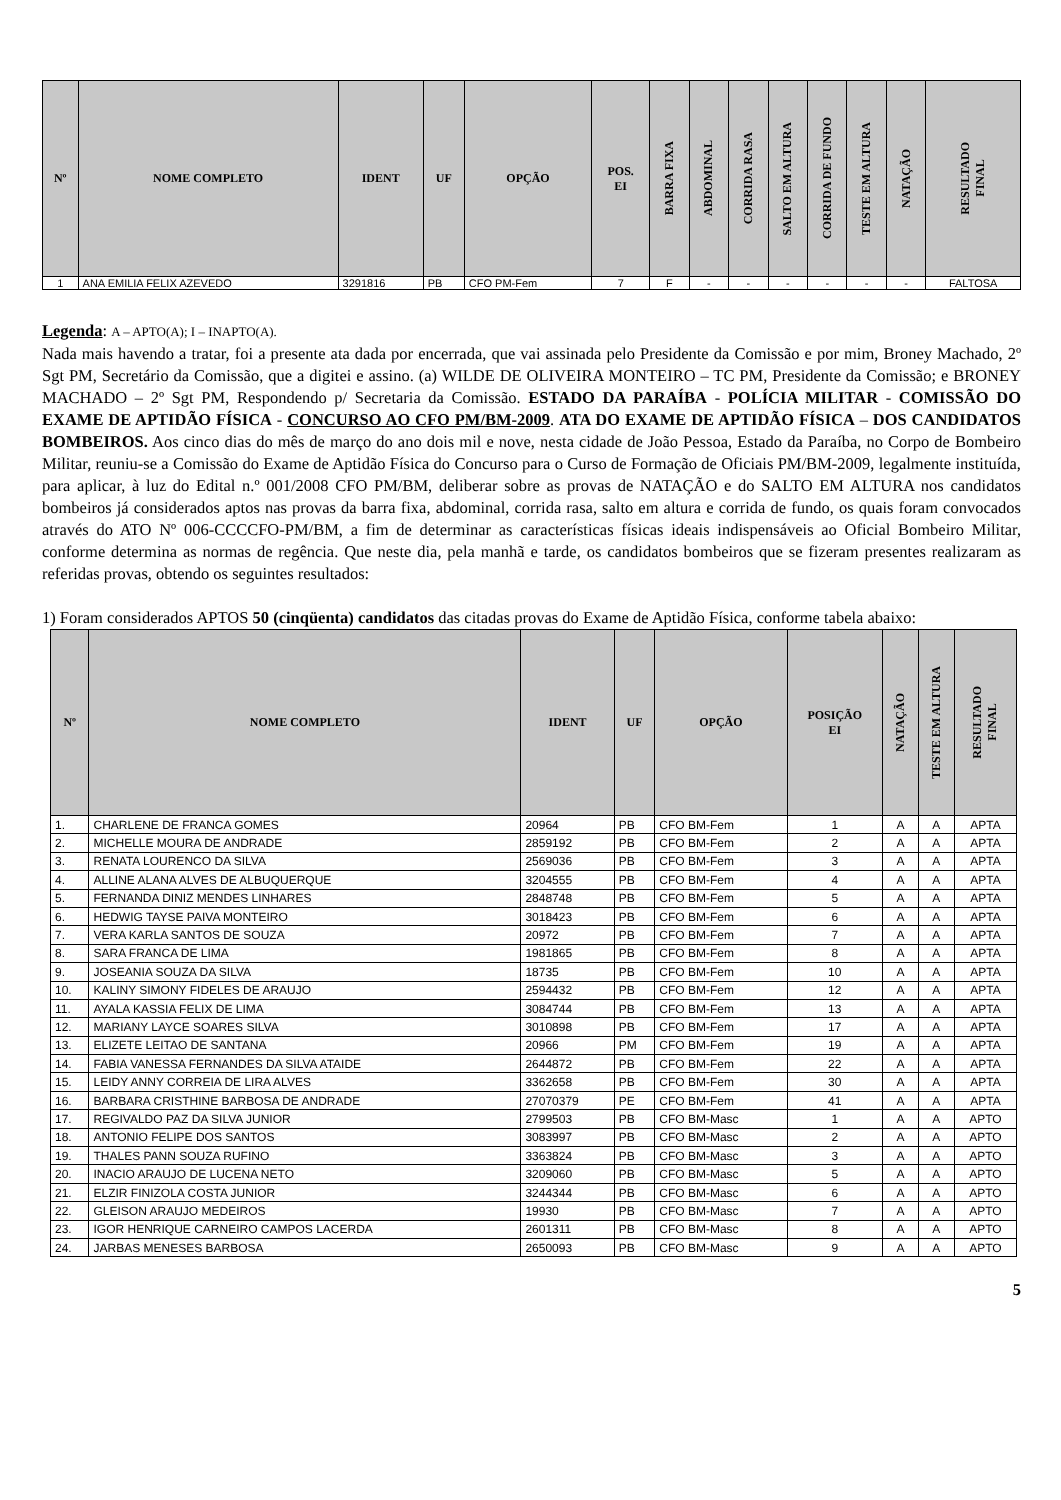| Nº | NOME COMPLETO | IDENT | UF | OPÇÃO | POS. EI | BARRA FIXA | ABDOMINAL | CORRIDA RASA | SALTO EM ALTURA | CORRIDA DE FUNDO | TESTE EM ALTURA | NATAÇÃO | RESULTADO FINAL |
| --- | --- | --- | --- | --- | --- | --- | --- | --- | --- | --- | --- | --- | --- |
| 1 | ANA EMILIA FELIX AZEVEDO | 3291816 | PB | CFO PM-Fem | 7 | F | - | - | - | - | - | - | FALTOSA |
Legenda: A – APTO(A); I – INAPTO(A).
Nada mais havendo a tratar, foi a presente ata dada por encerrada, que vai assinada pelo Presidente da Comissão e por mim, Broney Machado, 2º Sgt PM, Secretário da Comissão, que a digitei e assino. (a) WILDE DE OLIVEIRA MONTEIRO – TC PM, Presidente da Comissão; e BRONEY MACHADO – 2º Sgt PM, Respondendo p/ Secretaria da Comissão. ESTADO DA PARAÍBA - POLÍCIA MILITAR - COMISSÃO DO EXAME DE APTIDÃO FÍSICA - CONCURSO AO CFO PM/BM-2009. ATA DO EXAME DE APTIDÃO FÍSICA – DOS CANDIDATOS BOMBEIROS. Aos cinco dias do mês de março do ano dois mil e nove, nesta cidade de João Pessoa, Estado da Paraíba, no Corpo de Bombeiro Militar, reuniu-se a Comissão do Exame de Aptidão Física do Concurso para o Curso de Formação de Oficiais PM/BM-2009, legalmente instituída, para aplicar, à luz do Edital n.º 001/2008 CFO PM/BM, deliberar sobre as provas de NATAÇÃO e do SALTO EM ALTURA nos candidatos bombeiros já considerados aptos nas provas da barra fixa, abdominal, corrida rasa, salto em altura e corrida de fundo, os quais foram convocados através do ATO Nº 006-CCCCFO-PM/BM, a fim de determinar as características físicas ideais indispensáveis ao Oficial Bombeiro Militar, conforme determina as normas de regência. Que neste dia, pela manhã e tarde, os candidatos bombeiros que se fizeram presentes realizaram as referidas provas, obtendo os seguintes resultados:
1) Foram considerados APTOS 50 (cinqüenta) candidatos das citadas provas do Exame de Aptidão Física, conforme tabela abaixo:
| Nº | NOME COMPLETO | IDENT | UF | OPÇÃO | POSIÇÃO EI | NATAÇÃO | TESTE EM ALTURA | RESULTADO FINAL |
| --- | --- | --- | --- | --- | --- | --- | --- | --- |
| 1. | CHARLENE DE FRANCA GOMES | 20964 | PB | CFO BM-Fem | 1 | A | A | APTA |
| 2. | MICHELLE MOURA DE ANDRADE | 2859192 | PB | CFO BM-Fem | 2 | A | A | APTA |
| 3. | RENATA LOURENCO DA SILVA | 2569036 | PB | CFO BM-Fem | 3 | A | A | APTA |
| 4. | ALLINE ALANA ALVES DE ALBUQUERQUE | 3204555 | PB | CFO BM-Fem | 4 | A | A | APTA |
| 5. | FERNANDA DINIZ MENDES LINHARES | 2848748 | PB | CFO BM-Fem | 5 | A | A | APTA |
| 6. | HEDWIG TAYSE PAIVA MONTEIRO | 3018423 | PB | CFO BM-Fem | 6 | A | A | APTA |
| 7. | VERA KARLA SANTOS DE SOUZA | 20972 | PB | CFO BM-Fem | 7 | A | A | APTA |
| 8. | SARA FRANCA DE LIMA | 1981865 | PB | CFO BM-Fem | 8 | A | A | APTA |
| 9. | JOSEANIA SOUZA DA SILVA | 18735 | PB | CFO BM-Fem | 10 | A | A | APTA |
| 10. | KALINY SIMONY FIDELES DE ARAUJO | 2594432 | PB | CFO BM-Fem | 12 | A | A | APTA |
| 11. | AYALA KASSIA FELIX DE LIMA | 3084744 | PB | CFO BM-Fem | 13 | A | A | APTA |
| 12. | MARIANY LAYCE SOARES SILVA | 3010898 | PB | CFO BM-Fem | 17 | A | A | APTA |
| 13. | ELIZETE LEITAO DE SANTANA | 20966 | PM | CFO BM-Fem | 19 | A | A | APTA |
| 14. | FABIA VANESSA FERNANDES DA SILVA ATAIDE | 2644872 | PB | CFO BM-Fem | 22 | A | A | APTA |
| 15. | LEIDY ANNY CORREIA DE LIRA ALVES | 3362658 | PB | CFO BM-Fem | 30 | A | A | APTA |
| 16. | BARBARA CRISTHINE BARBOSA DE ANDRADE | 27070379 | PE | CFO BM-Fem | 41 | A | A | APTA |
| 17. | REGIVALDO PAZ DA SILVA JUNIOR | 2799503 | PB | CFO BM-Masc | 1 | A | A | APTO |
| 18. | ANTONIO FELIPE DOS SANTOS | 3083997 | PB | CFO BM-Masc | 2 | A | A | APTO |
| 19. | THALES PANN SOUZA RUFINO | 3363824 | PB | CFO BM-Masc | 3 | A | A | APTO |
| 20. | INACIO ARAUJO DE LUCENA NETO | 3209060 | PB | CFO BM-Masc | 5 | A | A | APTO |
| 21. | ELZIR FINIZOLA COSTA JUNIOR | 3244344 | PB | CFO BM-Masc | 6 | A | A | APTO |
| 22. | GLEISON ARAUJO MEDEIROS | 19930 | PB | CFO BM-Masc | 7 | A | A | APTO |
| 23. | IGOR HENRIQUE CARNEIRO CAMPOS LACERDA | 2601311 | PB | CFO BM-Masc | 8 | A | A | APTO |
| 24. | JARBAS MENESES BARBOSA | 2650093 | PB | CFO BM-Masc | 9 | A | A | APTO |
5